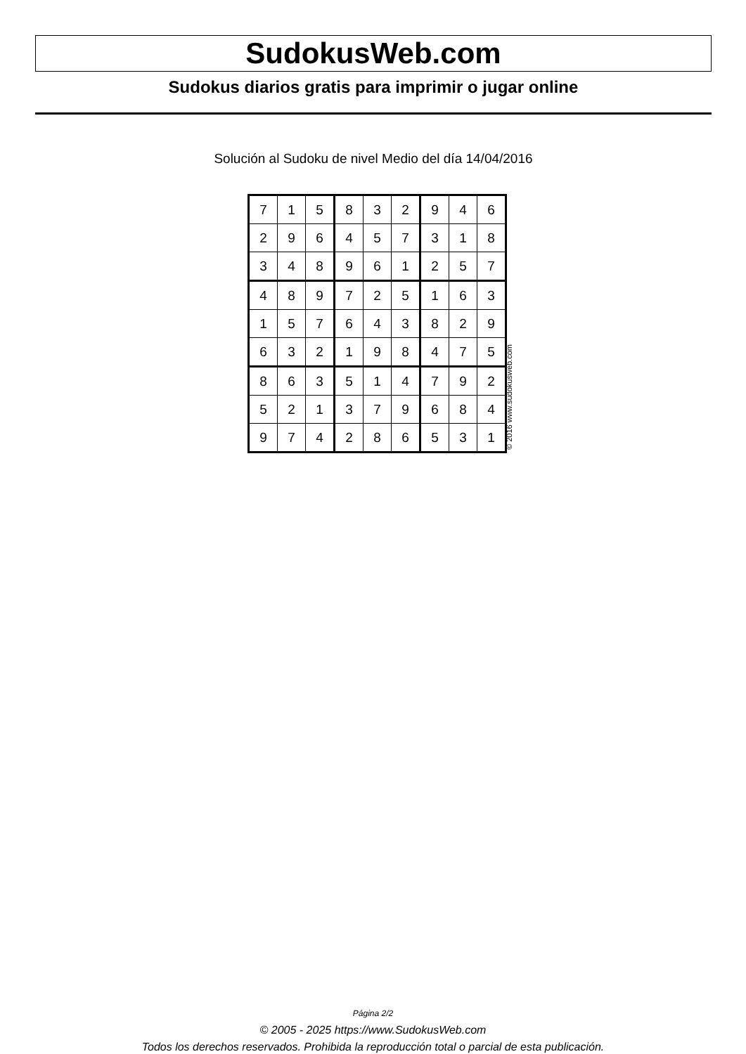SudokusWeb.com
Sudokus diarios gratis para imprimir o jugar online
Solución al Sudoku de nivel Medio del día 14/04/2016
| 7 | 1 | 5 | 8 | 3 | 2 | 9 | 4 | 6 |
| 2 | 9 | 6 | 4 | 5 | 7 | 3 | 1 | 8 |
| 3 | 4 | 8 | 9 | 6 | 1 | 2 | 5 | 7 |
| 4 | 8 | 9 | 7 | 2 | 5 | 1 | 6 | 3 |
| 1 | 5 | 7 | 6 | 4 | 3 | 8 | 2 | 9 |
| 6 | 3 | 2 | 1 | 9 | 8 | 4 | 7 | 5 |
| 8 | 6 | 3 | 5 | 1 | 4 | 7 | 9 | 2 |
| 5 | 2 | 1 | 3 | 7 | 9 | 6 | 8 | 4 |
| 9 | 7 | 4 | 2 | 8 | 6 | 5 | 3 | 1 |
© 2016 www.sudokusweb.com
Página 2/2
© 2005 - 2025 https://www.SudokusWeb.com
Todos los derechos reservados. Prohibida la reproducción total o parcial de esta publicación.